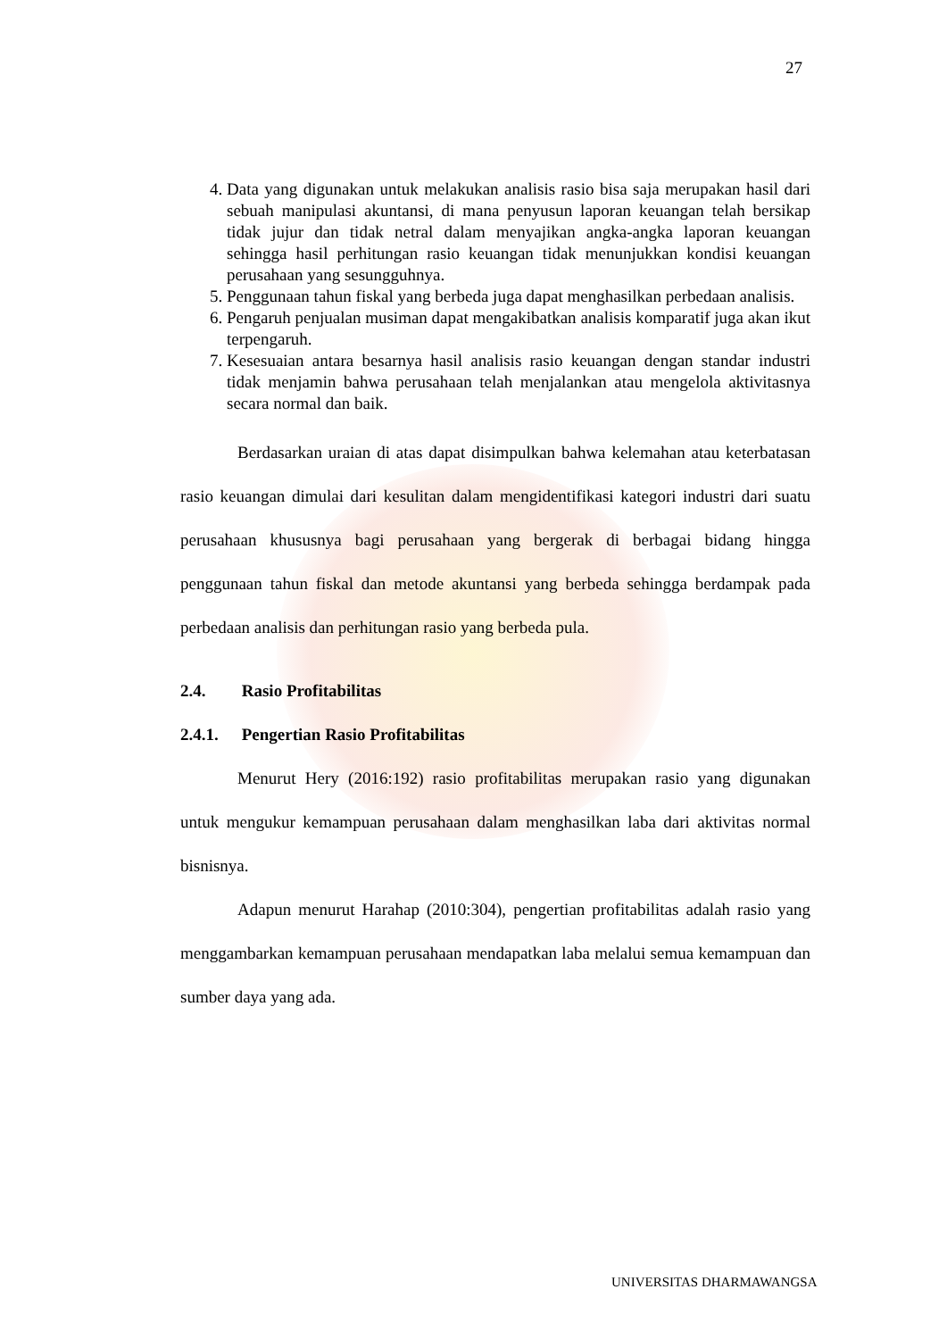27
4. Data yang digunakan untuk melakukan analisis rasio bisa saja merupakan hasil dari sebuah manipulasi akuntansi, di mana penyusun laporan keuangan telah bersikap tidak jujur dan tidak netral dalam menyajikan angka-angka laporan keuangan sehingga hasil perhitungan rasio keuangan tidak menunjukkan kondisi keuangan perusahaan yang sesungguhnya.
5. Penggunaan tahun fiskal yang berbeda juga dapat menghasilkan perbedaan analisis.
6. Pengaruh penjualan musiman dapat mengakibatkan analisis komparatif juga akan ikut terpengaruh.
7. Kesesuaian antara besarnya hasil analisis rasio keuangan dengan standar industri tidak menjamin bahwa perusahaan telah menjalankan atau mengelola aktivitasnya secara normal dan baik.
Berdasarkan uraian di atas dapat disimpulkan bahwa kelemahan atau keterbatasan rasio keuangan dimulai dari kesulitan dalam mengidentifikasi kategori industri dari suatu perusahaan khususnya bagi perusahaan yang bergerak di berbagai bidang hingga penggunaan tahun fiskal dan metode akuntansi yang berbeda sehingga berdampak pada perbedaan analisis dan perhitungan rasio yang berbeda pula.
2.4. Rasio Profitabilitas
2.4.1. Pengertian Rasio Profitabilitas
Menurut Hery (2016:192) rasio profitabilitas merupakan rasio yang digunakan untuk mengukur kemampuan perusahaan dalam menghasilkan laba dari aktivitas normal bisnisnya.
Adapun menurut Harahap (2010:304), pengertian profitabilitas adalah rasio yang menggambarkan kemampuan perusahaan mendapatkan laba melalui semua kemampuan dan sumber daya yang ada.
UNIVERSITAS DHARMAWANGSA